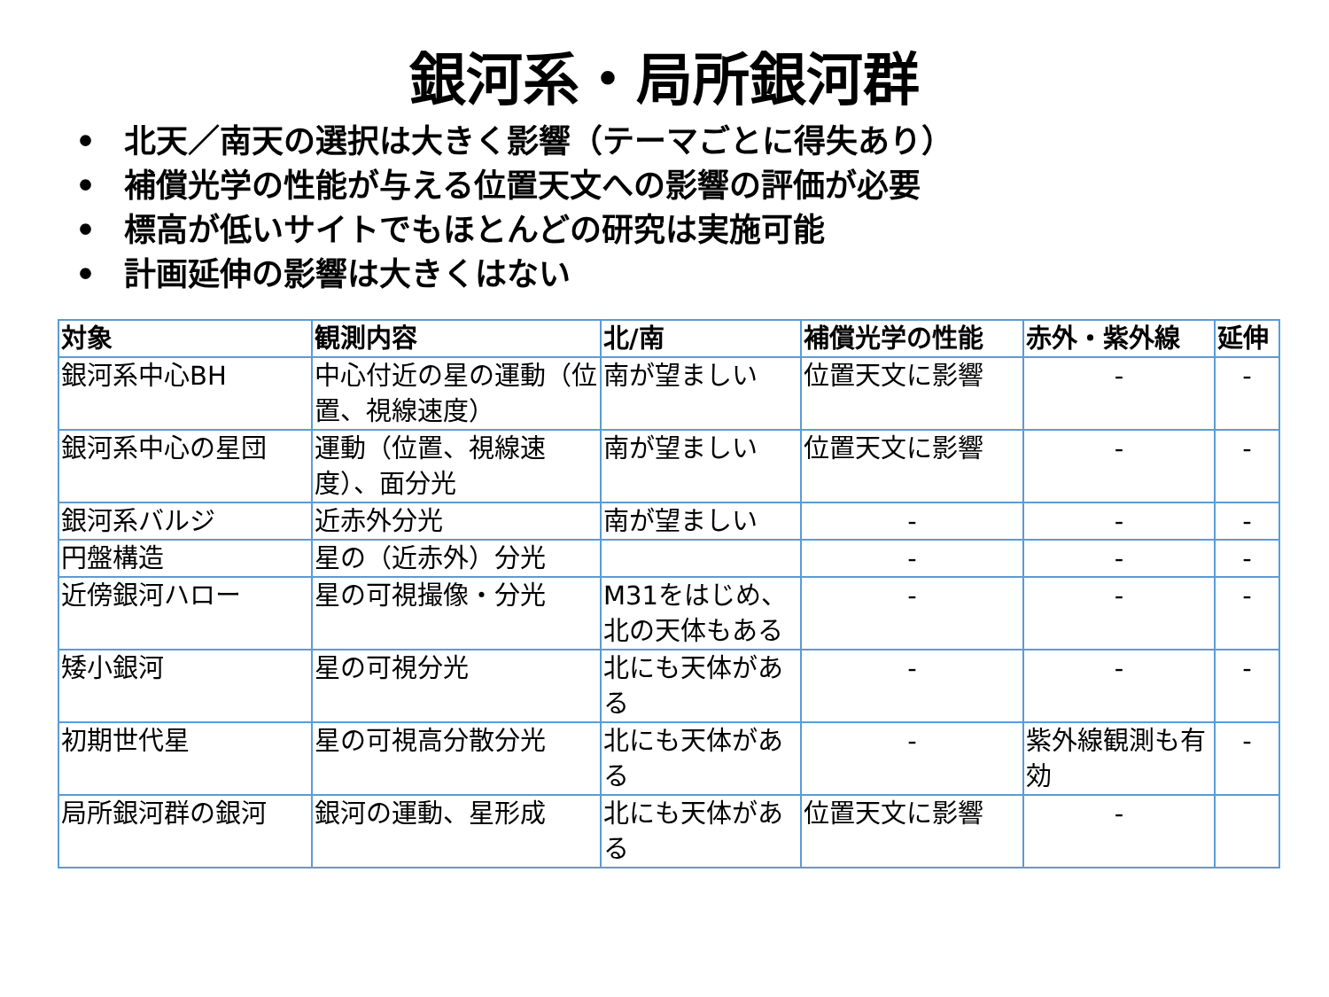銀河系・局所銀河群
• 北天／南天の選択は大きく影響（テーマごとに得失あり）
• 補償光学の性能が与える位置天文への影響の評価が必要
• 標高が低いサイトでもほとんどの研究は実施可能
• 計画延伸の影響は大きくはない
| 対象 | 観測内容 | 北/南 | 補償光学の性能 | 赤外・紫外線 | 延伸 |
| --- | --- | --- | --- | --- | --- |
| 銀河系中心BH | 中心付近の星の運動（位置、視線速度） | 南が望ましい | 位置天文に影響 | - | - |
| 銀河系中心の星団 | 運動（位置、視線速度）、面分光 | 南が望ましい | 位置天文に影響 | - | - |
| 銀河系バルジ | 近赤外分光 | 南が望ましい | - | - | - |
| 円盤構造 | 星の（近赤外）分光 | | - | - | - |
| 近傍銀河ハロー | 星の可視撮像・分光 | M31をはじめ、北の天体もある | - | - | - |
| 矮小銀河 | 星の可視分光 | 北にも天体がある | - | - | - |
| 初期世代星 | 星の可視高分散分光 | 北にも天体がある | - | 紫外線観測も有効 | - |
| 局所銀河群の銀河 | 銀河の運動、星形成 | 北にも天体がある | 位置天文に影響 | - | |